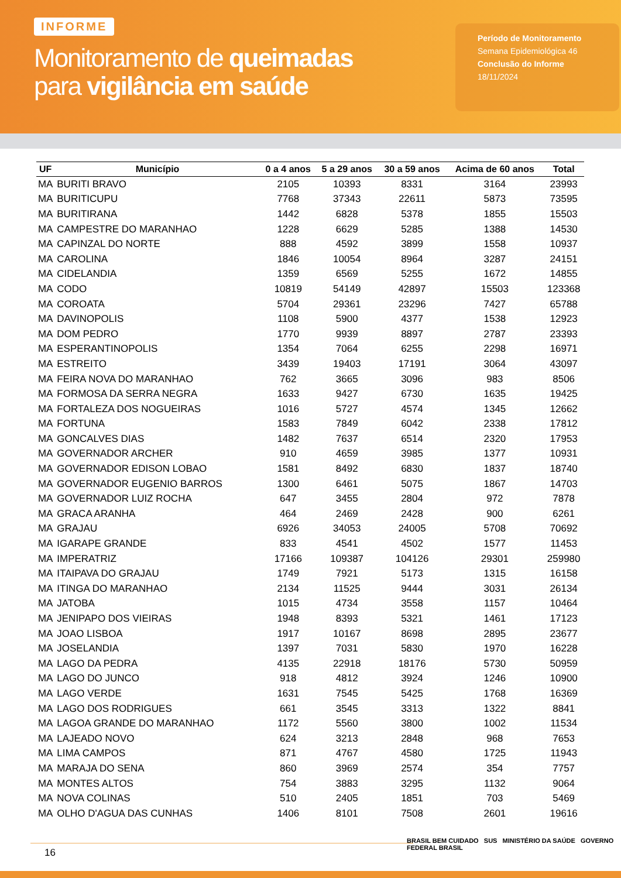INFORME
Monitoramento de queimadas
para vigilância em saúde
Período de Monitoramento
Semana Epidemiológica 46
Conclusão do Informe
18/11/2024
| UF | Município | 0 a 4 anos | 5 a 29 anos | 30 a 59 anos | Acima de 60 anos | Total |
| --- | --- | --- | --- | --- | --- | --- |
| MA | BURITI BRAVO | 2105 | 10393 | 8331 | 3164 | 23993 |
| MA | BURITICUPU | 7768 | 37343 | 22611 | 5873 | 73595 |
| MA | BURITIRANA | 1442 | 6828 | 5378 | 1855 | 15503 |
| MA | CAMPESTRE DO MARANHAO | 1228 | 6629 | 5285 | 1388 | 14530 |
| MA | CAPINZAL DO NORTE | 888 | 4592 | 3899 | 1558 | 10937 |
| MA | CAROLINA | 1846 | 10054 | 8964 | 3287 | 24151 |
| MA | CIDELANDIA | 1359 | 6569 | 5255 | 1672 | 14855 |
| MA | CODO | 10819 | 54149 | 42897 | 15503 | 123368 |
| MA | COROATA | 5704 | 29361 | 23296 | 7427 | 65788 |
| MA | DAVINOPOLIS | 1108 | 5900 | 4377 | 1538 | 12923 |
| MA | DOM PEDRO | 1770 | 9939 | 8897 | 2787 | 23393 |
| MA | ESPERANTINOPOLIS | 1354 | 7064 | 6255 | 2298 | 16971 |
| MA | ESTREITO | 3439 | 19403 | 17191 | 3064 | 43097 |
| MA | FEIRA NOVA DO MARANHAO | 762 | 3665 | 3096 | 983 | 8506 |
| MA | FORMOSA DA SERRA NEGRA | 1633 | 9427 | 6730 | 1635 | 19425 |
| MA | FORTALEZA DOS NOGUEIRAS | 1016 | 5727 | 4574 | 1345 | 12662 |
| MA | FORTUNA | 1583 | 7849 | 6042 | 2338 | 17812 |
| MA | GONCALVES DIAS | 1482 | 7637 | 6514 | 2320 | 17953 |
| MA | GOVERNADOR ARCHER | 910 | 4659 | 3985 | 1377 | 10931 |
| MA | GOVERNADOR EDISON LOBAO | 1581 | 8492 | 6830 | 1837 | 18740 |
| MA | GOVERNADOR EUGENIO BARROS | 1300 | 6461 | 5075 | 1867 | 14703 |
| MA | GOVERNADOR LUIZ ROCHA | 647 | 3455 | 2804 | 972 | 7878 |
| MA | GRACA ARANHA | 464 | 2469 | 2428 | 900 | 6261 |
| MA | GRAJAU | 6926 | 34053 | 24005 | 5708 | 70692 |
| MA | IGARAPE GRANDE | 833 | 4541 | 4502 | 1577 | 11453 |
| MA | IMPERATRIZ | 17166 | 109387 | 104126 | 29301 | 259980 |
| MA | ITAIPAVA DO GRAJAU | 1749 | 7921 | 5173 | 1315 | 16158 |
| MA | ITINGA DO MARANHAO | 2134 | 11525 | 9444 | 3031 | 26134 |
| MA | JATOBA | 1015 | 4734 | 3558 | 1157 | 10464 |
| MA | JENIPAPO DOS VIEIRAS | 1948 | 8393 | 5321 | 1461 | 17123 |
| MA | JOAO LISBOA | 1917 | 10167 | 8698 | 2895 | 23677 |
| MA | JOSELANDIA | 1397 | 7031 | 5830 | 1970 | 16228 |
| MA | LAGO DA PEDRA | 4135 | 22918 | 18176 | 5730 | 50959 |
| MA | LAGO DO JUNCO | 918 | 4812 | 3924 | 1246 | 10900 |
| MA | LAGO VERDE | 1631 | 7545 | 5425 | 1768 | 16369 |
| MA | LAGO DOS RODRIGUES | 661 | 3545 | 3313 | 1322 | 8841 |
| MA | LAGOA GRANDE DO MARANHAO | 1172 | 5560 | 3800 | 1002 | 11534 |
| MA | LAJEADO NOVO | 624 | 3213 | 2848 | 968 | 7653 |
| MA | LIMA CAMPOS | 871 | 4767 | 4580 | 1725 | 11943 |
| MA | MARAJA DO SENA | 860 | 3969 | 2574 | 354 | 7757 |
| MA | MONTES ALTOS | 754 | 3883 | 3295 | 1132 | 9064 |
| MA | NOVA COLINAS | 510 | 2405 | 1851 | 703 | 5469 |
| MA | OLHO D'AGUA DAS CUNHAS | 1406 | 8101 | 7508 | 2601 | 19616 |
16
BRASIL BEM CUIDADO SUS MINISTÉRIO DA SAÚDE GOVERNO FEDERAL BRASIL